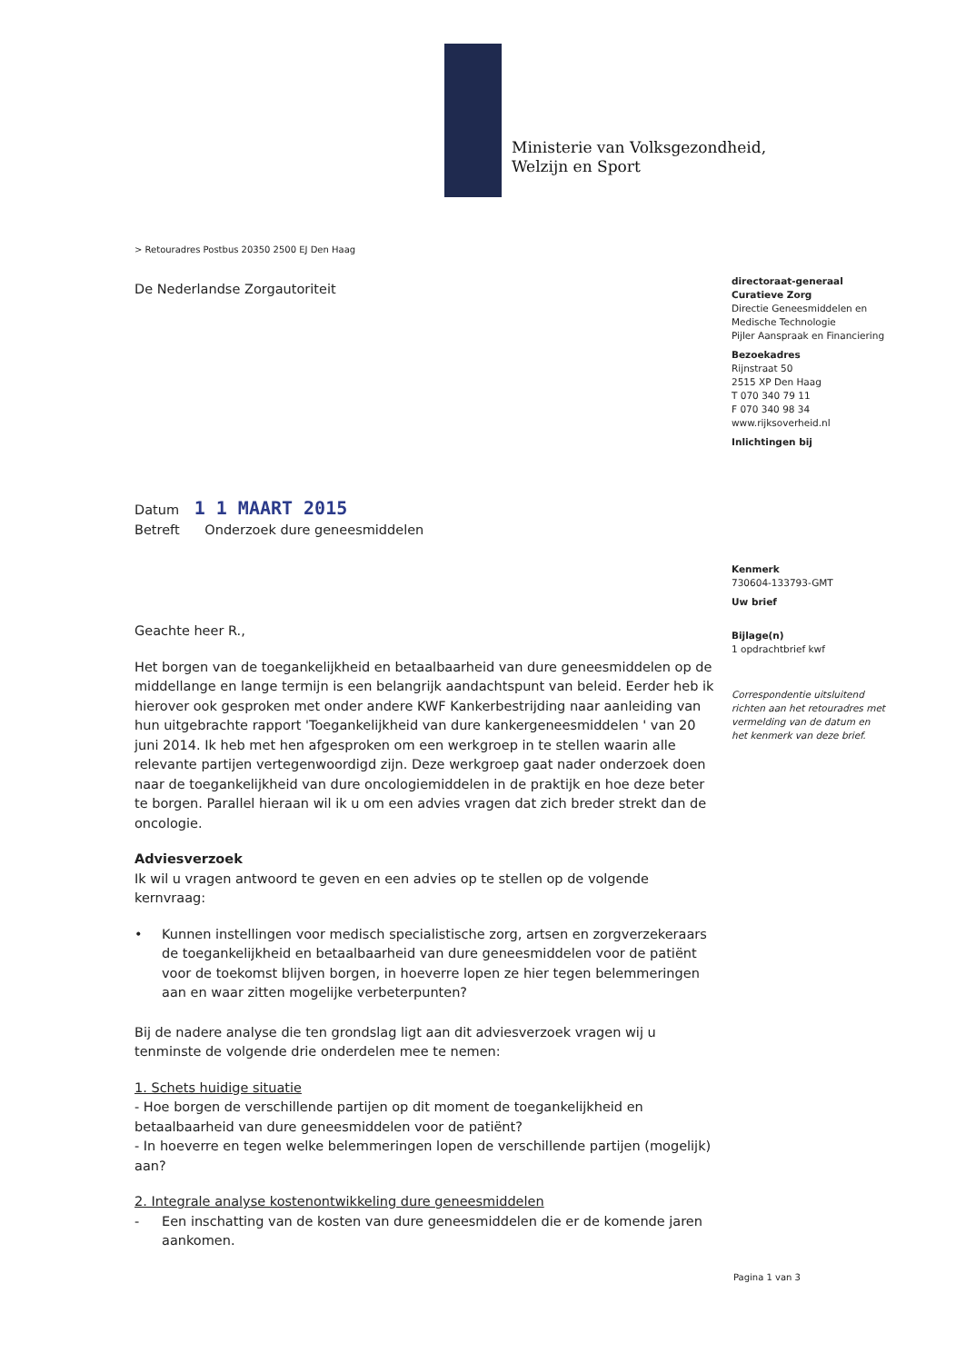Ministerie van Volksgezondheid,
Welzijn en Sport
> Retouradres Postbus 20350 2500 EJ Den Haag
De Nederlandse Zorgautoriteit
Datum 1 1 MAART 2015
Betreft Onderzoek dure geneesmiddelen
Geachte heer R.,
Het borgen van de toegankelijkheid en betaalbaarheid van dure geneesmiddelen op de middellange en lange termijn is een belangrijk aandachtspunt van beleid. Eerder heb ik hierover ook gesproken met onder andere KWF Kankerbestrijding naar aanleiding van hun uitgebrachte rapport 'Toegankelijkheid van dure kankergeneesmiddelen ' van 20 juni 2014. Ik heb met hen afgesproken om een werkgroep in te stellen waarin alle relevante partijen vertegenwoordigd zijn. Deze werkgroep gaat nader onderzoek doen naar de toegankelijkheid van dure oncologiemiddelen in de praktijk en hoe deze beter te borgen. Parallel hieraan wil ik u om een advies vragen dat zich breder strekt dan de oncologie.
Adviesverzoek
Ik wil u vragen antwoord te geven en een advies op te stellen op de volgende kernvraag:
• Kunnen instellingen voor medisch specialistische zorg, artsen en zorgverzekeraars de toegankelijkheid en betaalbaarheid van dure geneesmiddelen voor de patiënt voor de toekomst blijven borgen, in hoeverre lopen ze hier tegen belemmeringen aan en waar zitten mogelijke verbeterpunten?
Bij de nadere analyse die ten grondslag ligt aan dit adviesverzoek vragen wij u tenminste de volgende drie onderdelen mee te nemen:
1. Schets huidige situatie
- Hoe borgen de verschillende partijen op dit moment de toegankelijkheid en betaalbaarheid van dure geneesmiddelen voor de patiënt?
- In hoeverre en tegen welke belemmeringen lopen de verschillende partijen (mogelijk) aan?
2. Integrale analyse kostenontwikkeling dure geneesmiddelen
- Een inschatting van de kosten van dure geneesmiddelen die er de komende jaren aankomen.
directoraat-generaal
Curatieve Zorg
Directie Geneesmiddelen en Medische Technologie
Pijler Aanspraak en Financiering
Bezoekadres
Rijnstraat 50
2515 XP Den Haag
T 070 340 79 11
F 070 340 98 34
www.rijksoverheid.nl
Inlichtingen bij
Kenmerk
730604-133793-GMT
Uw brief
Bijlage(n)
1 opdrachtbrief kwf
Correspondentie uitsluitend richten aan het retouradres met vermelding van de datum en het kenmerk van deze brief.
Pagina 1 van 3